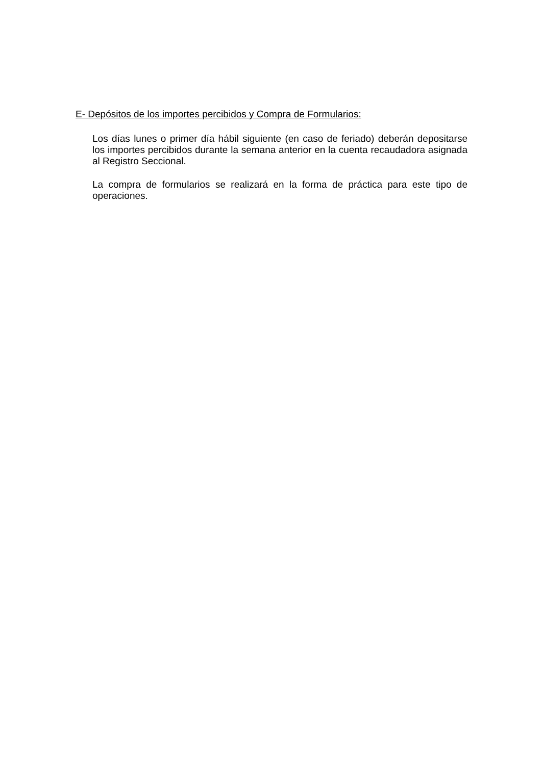E- Depósitos de los importes percibidos y Compra de Formularios:
Los días lunes o primer día hábil siguiente (en caso de feriado) deberán depositarse los importes percibidos durante la semana anterior en la cuenta recaudadora asignada al Registro Seccional.
La compra de formularios se realizará en la forma de práctica para este tipo de operaciones.